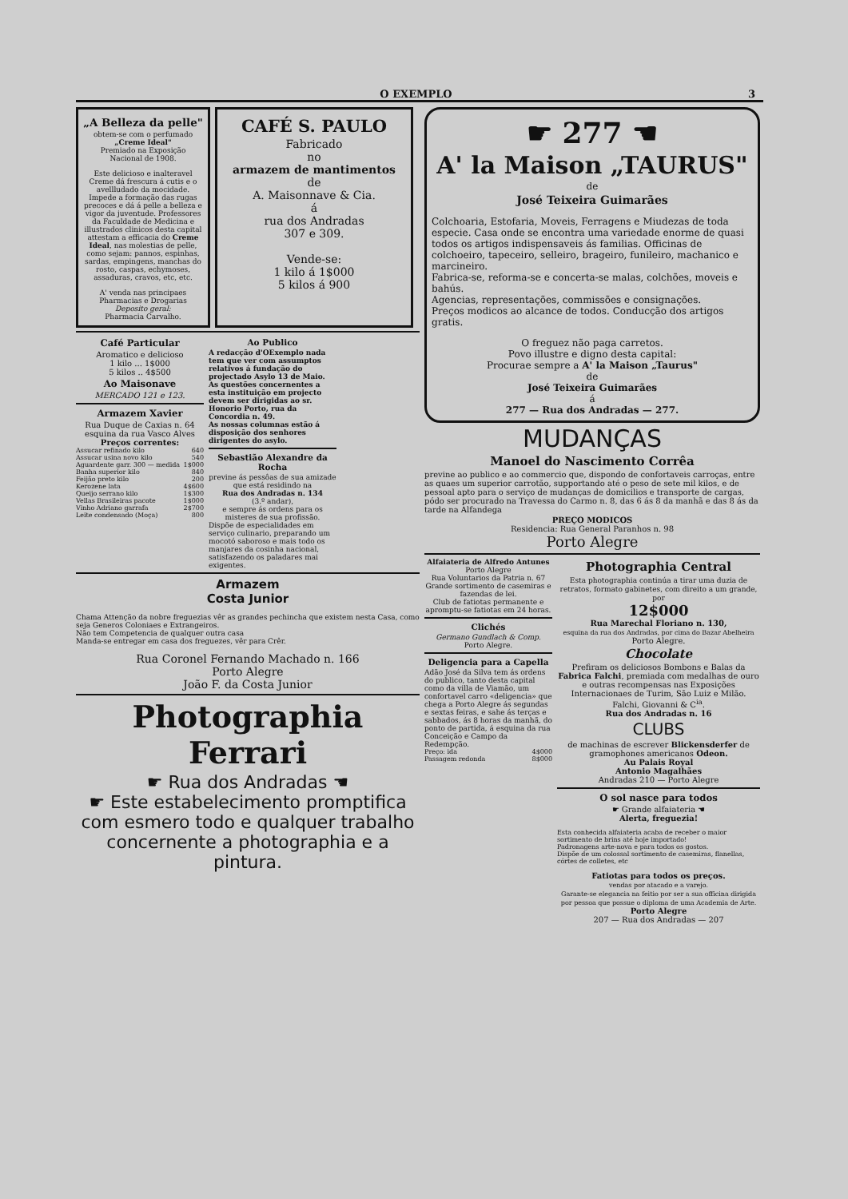O EXEMPLO 3
„A Belleza da pelle"
obtem-se com o perfumado
„Creme Ideal"
Premiado na Exposição Nacional de 1908.
Este delicioso e inalteravel Creme dá frescura á cutis e o avellludado da mocidade. Impede a formação das rugas precoces e dá á pelle a belleza e vigor da juventude. Professores da Faculdade de Medicina e illustrados clinicos desta capital attestam a efficacia do Creme Ideal, nas molestias de pelle, como sejam: pannos, espinhas, sardas, empingens, manchas do rosto, caspas, echymoses, assaduras, cravos, etc, etc.
A' venda nas principaes Pharmacias e Drogarias
Deposito geral:
Pharmacia Carvalho.
CAFÉ S. PAULO
Fabricado
no
armazem de mantimentos
de
A. Maisonnave & Cia.
á
rua dos Andradas
307 e 309.
Vende-se:
1 kilo á 1$000
5 kilos á 900
Café Particular
Aromatico e delicioso
1 kilo ... 1$000
5 kilos .. 4$500
Ao Maisonave
MERCADO 121 e 123.
Armazem Xavier
Rua Duque de Caxias n. 64
esquina da rua Vasco Alves
Preços correntes:
| Assucar refinado kilo | 640 |
| Assucar usina novo kilo | 540 |
| Aguardente garr. 300 — medida | 1$000 |
| Banha superior kilo | 840 |
| Feijão preto kilo | 200 |
| Kerozene lata | 4$600 |
| Queijo serrano kilo | 1$300 |
| Vellas Brasileiras pacote | 1$000 |
| Vinho Adriano garrafa | 2$700 |
| Leite condensado (Moça) | 800 |
Ao Publico
A redacção d'OExemplo nada tem que ver com assumptos relativos á fundação do projectado Asylo 13 de Maio. As questões concernentes a esta instituição em projecto devem ser dirigidas ao sr. Honorio Porto, rua da Concordia n. 49.
As nossas columnas estão á disposição dos senhores dirigentes do asylo.
Sebastião Alexandre da Rocha
previne ás pessôas de sua amizade que está residindo na
Rua dos Andradas n. 134
(3.º andar),
e sempre ás ordens para os misteres de sua profissão.
Dispõe de especialidades em serviço culinario, preparando um mocotó saboroso e mais todo os manjares da cosinha nacional, satisfazendo os paladares mai exigentes.
Armazem
Costa Junior
Chama Attenção da nobre freguezias vêr as grandes pechincha que existem nesta Casa, como seja Generos Coloniaes e Extrangeiros.
Não tem Competencia de qualquer outra casa
Manda-se entregar em casa dos freguezes, vêr para Crêr.
Rua Coronel Fernando Machado n. 166
Porto Alegre
João F. da Costa Junior
Photographia Ferrari
☛ Rua dos Andradas ☚
☛ Este estabelecimento promptifica com esmero todo e qualquer trabalho concernente a photographia e a pintura.
☛ 277 ☚
A' la Maison „TAURUS"
de
José Teixeira Guimarães
Colchoaria, Estofaria, Moveis, Ferragens e Miudezas de toda especie. Casa onde se encontra uma variedade enorme de quasi todos os artigos indispensaveis ás familias. Officinas de colchoeiro, tapeceiro, selleiro, brageiro, funileiro, machanico e marcineiro.
Fabrica-se, reforma-se e concerta-se malas, colchões, moveis e bahús.
Agencias, representações, commissões e consignações.
Preços modicos ao alcance de todos. Conducção dos artigos gratis.
O freguez não paga carretos.
Povo illustre e digno desta capital:
Procurae sempre a A' la Maison „Taurus"
de
José Teixeira Guimarães
á
277 — Rua dos Andradas — 277.
MUDANÇAS
Manoel do Nascimento Corrêa
previne ao publico e ao commercio que, dispondo de confortaveis carroças, entre as quaes um superior carrotão, supportando até o peso de sete mil kilos, e de pessoal apto para o serviço de mudanças de domicilios e transporte de cargas, pódo ser procurado na Travessa do Carmo n. 8, das 6 ás 8 da manhã e das 8 ás da tarde na Alfandega
PREÇO MODICOS
Residencia: Rua General Paranhos n. 98
Porto Alegre
Alfaiateria de Alfredo Antunes
Porto Alegre
Rua Voluntarios da Patria n. 67
Grande sortimento de casemiras e fazendas de lei.
Club de fatiotas permanente e apromptu-se fatiotas em 24 horas.
Clichés
Germano Gundlach & Comp.
Porto Alegre.
Deligencia para a Capella
Adão José da Silva tem ás ordens do publico, tanto desta capital como da villa de Viamão, um confortavel carro «deligencia» que chega a Porto Alegre ás segundas e sextas feiras, e sahe ás terças e sabbados, ás 8 horas da manhã, do ponto de partida, á esquina da rua Conceição e Campo da Redempção.
| Preço: ida | 4$000 |
| Passagem redonda | 8$000 |
Photographia Central
Esta photographia continúa a tirar uma duzia de retratos, formato gabinetes, com direito a um grande, por
12$000
Rua Marechal Floriano n. 130,
esquina da rua dos Andradas, por cima do Bazar Abelheira
Porto Alegre.
Chocolate
Prefiram os deliciosos Bombons e Balas da Fabrica Falchi, premiada com medalhas de ouro e outras recompensas nas Exposições Internacionaes de Turim, São Luiz e Milão.
Falchi, Giovanni & C<sup>ia</sup>.
Rua dos Andradas n. 16
CLUBS
de machinas de escrever Blickensderfer de gramophones americanos Odeon.
Au Palais Royal
Antonio Magalhães
Andradas 210 — Porto Alegre
O sol nasce para todos
☛ Grande alfaiateria ☚
Alerta, freguezia!
Esta conhecida alfaiateria acaba de receber o maior sortimento de brins até hoje importado!
Padronagens arte-nova e para todos os gostos.
Dispõe de um colossal sortimento de casemiras, flanellas, córtes de colletes, etc
Fatiotas para todos os preços.
vendas por atacado e a varejo.
Garante-se elegancia na feitio por ser a sua officina dirigida por pessoa que possue o diploma de uma Academia de Arte.
Porto Alegre
207 — Rua dos Andradas — 207